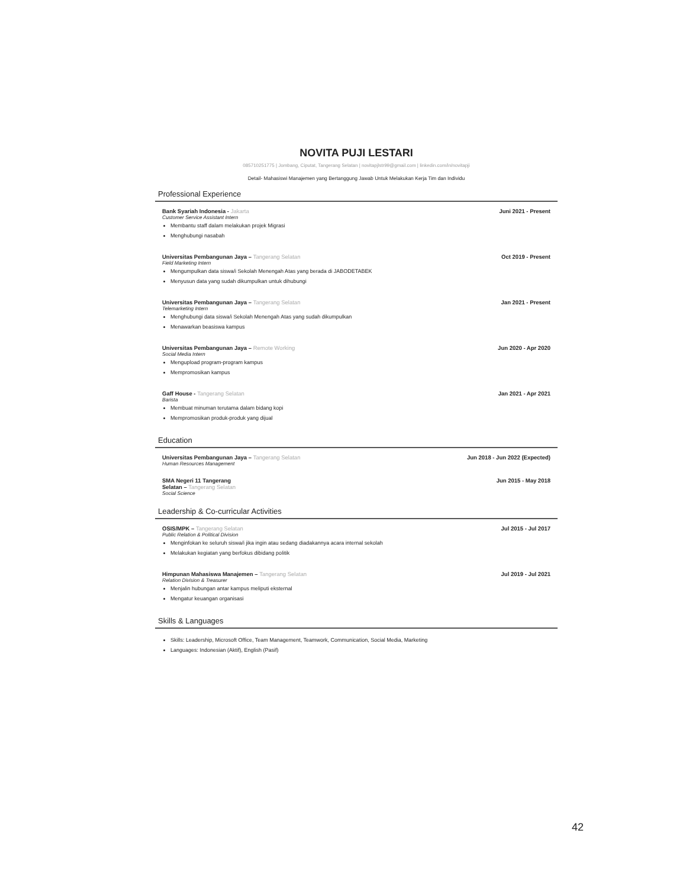NOVITA PUJI LESTARI
085710251775 | Jombang, Ciputat, Tangerang Selatan | novitapjlstr99@gmail.com | linkedin.com/in/novitapji
Detail- Mahasiswi Manajemen yang Bertanggung Jawab Untuk Melakukan Kerja Tim dan Individu
Professional Experience
Bank Syariah Indonesia - Jakarta Juni 2021 - Present
Customer Service Assistant Intern
Membantu staff dalam melakukan projek Migrasi
Menghubungi nasabah
Universitas Pembangunan Jaya – Tangerang Selatan Oct 2019 - Present
Field Marketing Intern
Mengumpulkan data siswa/i Sekolah Menengah Atas yang berada di JABODETABEK
Menyusun data yang sudah dikumpulkan untuk dihubungi
Universitas Pembangunan Jaya – Tangerang Selatan Jan 2021 - Present
Telemarketing Intern
Menghubungi data siswa/i Sekolah Menengah Atas yang sudah dikumpulkan
Menawarkan beasiswa kampus
Universitas Pembangunan Jaya – Remote Working Jun 2020 - Apr 2020
Social Media Intern
Mengupload program-program kampus
Mempromosikan kampus
Gaff House - Tangerang Selatan Jan 2021 - Apr 2021
Barista
Membuat minuman terutama dalam bidang kopi
Mempromosikan produk-produk yang dijual
Education
Universitas Pembangunan Jaya – Tangerang Selatan Jun 2018 - Jun 2022 (Expected)
Human Resources Management
SMA Negeri 11 Tangerang
Selatan – Tangerang Selatan Jun 2015 - May 2018
Social Science
Leadership & Co-curricular Activities
OSIS/MPK – Tangerang Selatan Jul 2015 - Jul 2017
Public Relation & Political Division
Menginfokan ke seluruh siswa/i jika ingin atau sedang diadakannya acara internal sekolah
Melakukan kegiatan yang berfokus dibidang politik
Himpunan Mahasiswa Manajemen – Tangerang Selatan Jul 2019 - Jul 2021
Relation Division & Treasurer
Menjalin hubungan antar kampus meliputi eksternal
Mengatur keuangan organisasi
Skills & Languages
Skills: Leadership, Microsoft Office, Team Management, Teamwork, Communication, Social Media, Marketing
Languages: Indonesian (Aktif), English (Pasif)
42